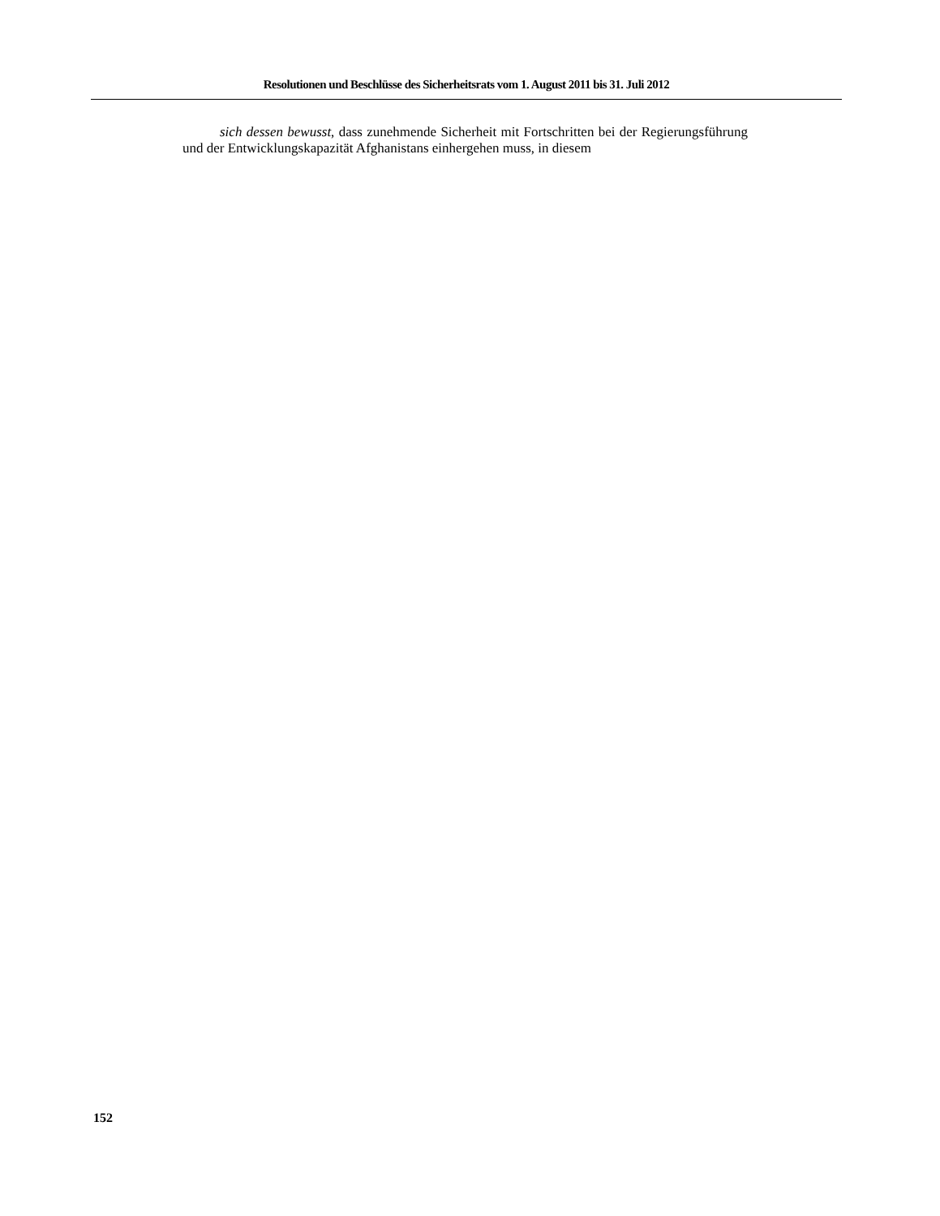Resolutionen und Beschlüsse des Sicherheitsrats vom 1. August 2011 bis 31. Juli 2012
sich dessen bewusst, dass zunehmende Sicherheit mit Fortschritten bei der Regie­rungsführung und der Entwicklungskapazität Afghanistans einhergehen muss, in diesem
152